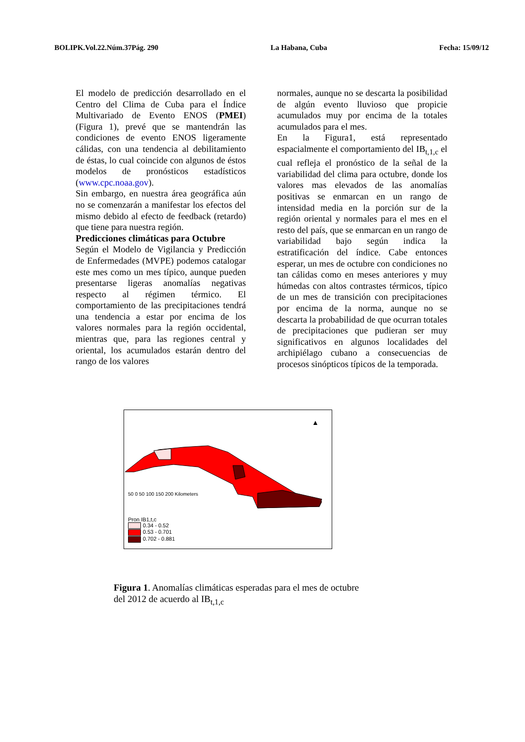BOLIPK.Vol.22.Núm.37Pág. 290 La Habana, Cuba Fecha: 15/09/12
El modelo de predicción desarrollado en el Centro del Clima de Cuba para el Índice Multivariado de Evento ENOS (PMEI) (Figura 1), prevé que se mantendrán las condiciones de evento ENOS ligeramente cálidas, con una tendencia al debilitamiento de éstas, lo cual coincide con algunos de éstos modelos de pronósticos estadísticos (www.cpc.noaa.gov).
Sin embargo, en nuestra área geográfica aún no se comenzarán a manifestar los efectos del mismo debido al efecto de feedback (retardo) que tiene para nuestra región.
Predicciones climáticas para Octubre
Según el Modelo de Vigilancia y Predicción de Enfermedades (MVPE) podemos catalogar este mes como un mes típico, aunque pueden presentarse ligeras anomalías negativas respecto al régimen térmico. El comportamiento de las precipitaciones tendrá una tendencia a estar por encima de los valores normales para la región occidental, mientras que, para las regiones central y oriental, los acumulados estarán dentro del rango de los valores
normales, aunque no se descarta la posibilidad de algún evento lluvioso que propicie acumulados muy por encima de la totales acumulados para el mes.
En la Figura1, está representado espacialmente el comportamiento del IB<sub>t,1,c</sub> el cual refleja el pronóstico de la señal de la variabilidad del clima para octubre, donde los valores mas elevados de las anomalías positivas se enmarcan en un rango de intensidad media en la porción sur de la región oriental y normales para el mes en el resto del país, que se enmarcan en un rango de variabilidad bajo según indica la estratificación del índice. Cabe entonces esperar, un mes de octubre con condiciones no tan cálidas como en meses anteriores y muy húmedas con altos contrastes térmicos, típico de un mes de transición con precipitaciones por encima de la norma, aunque no se descarta la probabilidad de que ocurran totales de precipitaciones que pudieran ser muy significativos en algunos localidades del archipiélago cubano a consecuencias de procesos sinópticos típicos de la temporada.
▲
50 0 50 100 150 200 Kilometers
Pron IB1,t,c
0.34 - 0.52
0.53 - 0.701
0.702 - 0.881
Figura 1. Anomalías climáticas esperadas para el mes de octubre
del 2012 de acuerdo al IB<sub>t,1,c</sub>